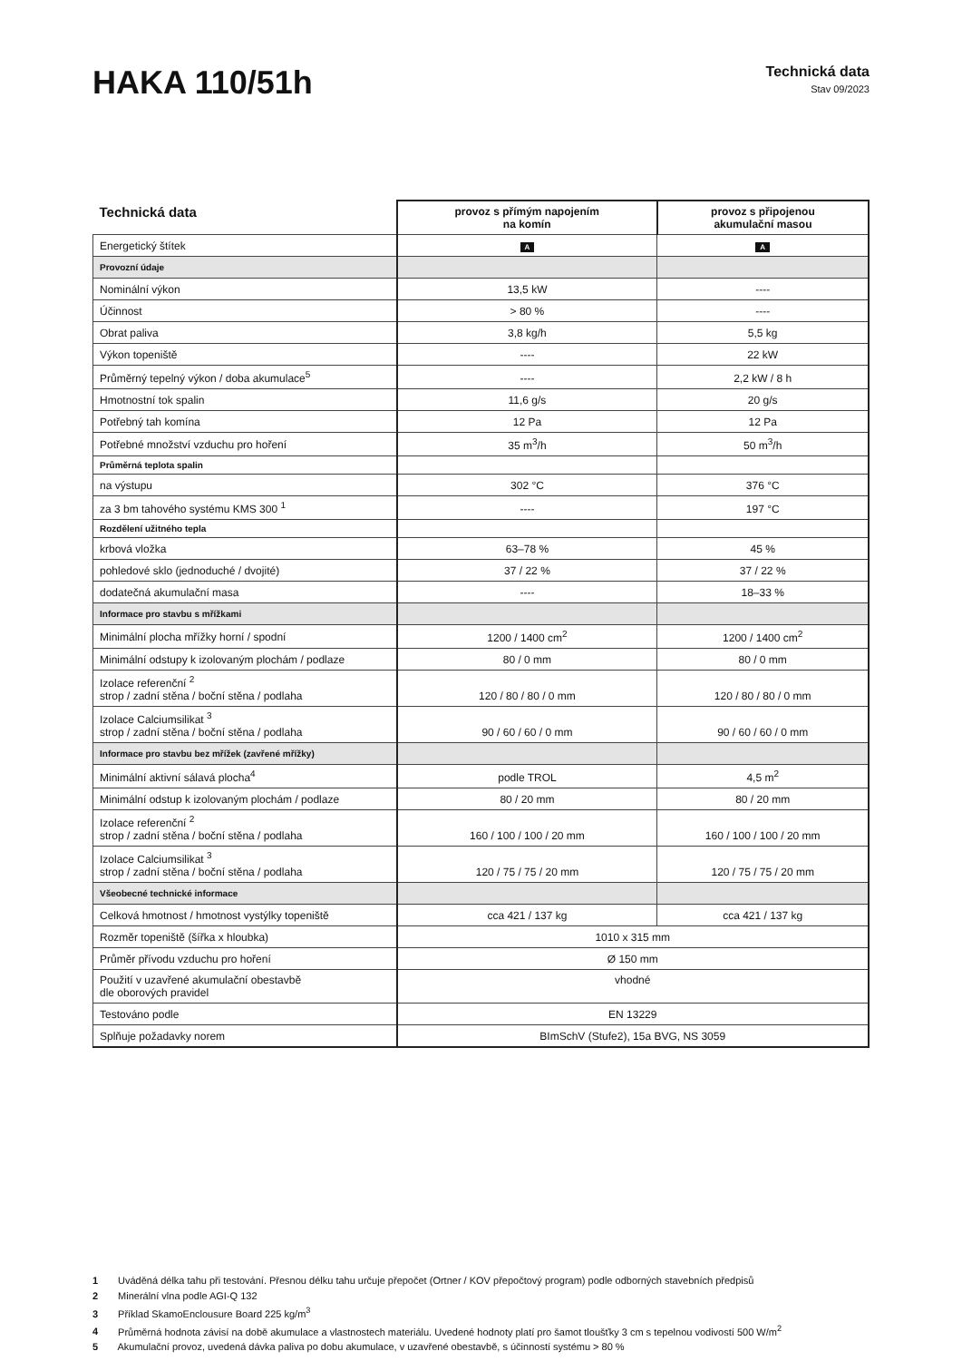HAKA 110/51h
Technická data
Stav 09/2023
| Technická data | provoz s přímým napojením na komín | provoz s připojenou akumulační masou |
| Energetický štítek | A | A |
| Provozní údaje | | |
| Nominální výkon | 13,5 kW | ---- |
| Účinnost | > 80 % | ---- |
| Obrat paliva | 3,8 kg/h | 5,5 kg |
| Výkon topeniště | ---- | 22 kW |
| Průměrný tepelný výkon / doba akumulace<sup>5</sup> | ---- | 2,2 kW / 8 h |
| Hmotnostní tok spalin | 11,6 g/s | 20 g/s |
| Potřebný tah komína | 12 Pa | 12 Pa |
| Potřebné množství vzduchu pro hoření | 35 m<sup>3</sup>/h | 50 m<sup>3</sup>/h |
| Průměrná teplota spalin | | |
| na výstupu | 302 °C | 376 °C |
| za 3 bm tahového systému KMS 300 <sup>1</sup> | ---- | 197 °C |
| Rozdělení užitného tepla | | |
| krbová vložka | 63–78 % | 45 % |
| pohledové sklo (jednoduché / dvojité) | 37 / 22 % | 37 / 22 % |
| dodatečná akumulační masa | ---- | 18–33 % |
| Informace pro stavbu s mřížkami | | |
| Minimální plocha mřížky horní / spodní | 1200 / 1400 cm<sup>2</sup> | 1200 / 1400 cm<sup>2</sup> |
| Minimální odstupy k izolovaným plochám / podlaze | 80 / 0 mm | 80 / 0 mm |
| Izolace referenční <sup>2</sup> strop / zadní stěna / boční stěna / podlaha | 120 / 80 / 80 / 0 mm | 120 / 80 / 80 / 0 mm |
| Izolace Calciumsilikat <sup>3</sup> strop / zadní stěna / boční stěna / podlaha | 90 / 60 / 60 / 0 mm | 90 / 60 / 60 / 0 mm |
| Informace pro stavbu bez mřížek (zavřené mřížky) | | |
| Minimální aktivní sálavá plocha<sup>4</sup> | podle TROL | 4,5 m<sup>2</sup> |
| Minimální odstup k izolovaným plochám / podlaze | 80 / 20 mm | 80 / 20 mm |
| Izolace referenční <sup>2</sup> strop / zadní stěna / boční stěna / podlaha | 160 / 100 / 100 / 20 mm | 160 / 100 / 100 / 20 mm |
| Izolace Calciumsilikat <sup>3</sup> strop / zadní stěna / boční stěna / podlaha | 120 / 75 / 75 / 20 mm | 120 / 75 / 75 / 20 mm |
| Všeobecné technické informace | | |
| Celková hmotnost / hmotnost vystýlky topeniště | cca 421 / 137 kg | cca 421 / 137 kg |
| Rozměr topeniště (šířka x hloubka) | 1010 x 315 mm | |
| Průměr přívodu vzduchu pro hoření | Ø 150 mm | |
| Použití v uzavřené akumulační obestavbě dle oborových pravidel | vhodné | |
| Testováno podle | EN 13229 | |
| Splňuje požadavky norem | BImSchV (Stufe2), 15a BVG, NS 3059 | |
1 Uváděná délka tahu při testování. Přesnou délku tahu určuje přepočet (Ortner / KOV přepočtový program) podle odborných stavebních předpisů
2 Minerální vlna podle AGI-Q 132
3 Příklad SkamoEnclousure Board 225 kg/m<sup>3</sup>
4 Průměrná hodnota závisí na době akumulace a vlastnostech materiálu. Uvedené hodnoty platí pro šamot tloušťky 3 cm s tepelnou vodivostí 500 W/m<sup>2</sup>
5 Akumulační provoz, uvedená dávka paliva po dobu akumulace, v uzavřené obestavbě, s účinností systému > 80 %